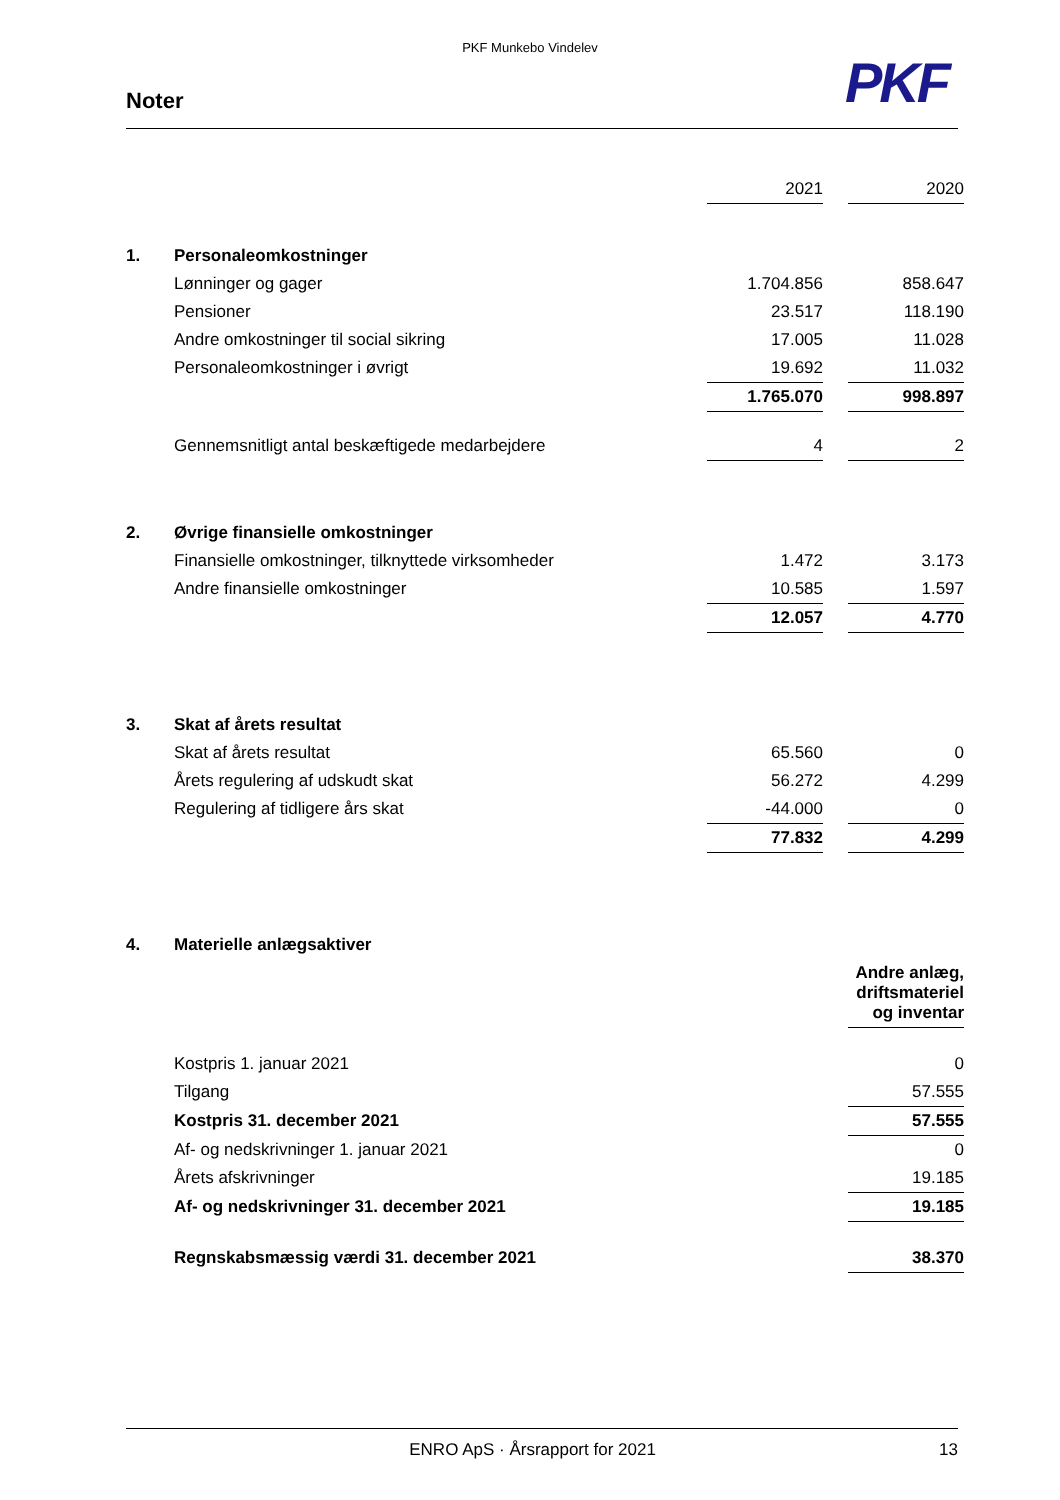PKF Munkebo Vindelev
PKF
Noter
| | | 2021 | | 2020 |
| 1. | Personaleomkostninger | | | |
| | Lønninger og gager | 1.704.856 | | 858.647 |
| | Pensioner | 23.517 | | 118.190 |
| | Andre omkostninger til social sikring | 17.005 | | 11.028 |
| | Personaleomkostninger i øvrigt | 19.692 | | 11.032 |
| | | 1.765.070 | | 998.897 |
| | Gennemsnitligt antal beskæftigede medarbejdere | 4 | | 2 |
| 2. | Øvrige finansielle omkostninger | | | |
| | Finansielle omkostninger, tilknyttede virksomheder | 1.472 | | 3.173 |
| | Andre finansielle omkostninger | 10.585 | | 1.597 |
| | | 12.057 | | 4.770 |
| 3. | Skat af årets resultat | | | |
| | Skat af årets resultat | 65.560 | | 0 |
| | Årets regulering af udskudt skat | 56.272 | | 4.299 |
| | Regulering af tidligere års skat | -44.000 | | 0 |
| | | 77.832 | | 4.299 |
| 4. | Materielle anlægsaktiver | | | |
| | | | | Andre anlæg, driftsmateriel og inventar |
| | Kostpris 1. januar 2021 | | | 0 |
| | Tilgang | | | 57.555 |
| | Kostpris 31. december 2021 | | | 57.555 |
| | Af- og nedskrivninger 1. januar 2021 | | | 0 |
| | Årets afskrivninger | | | 19.185 |
| | Af- og nedskrivninger 31. december 2021 | | | 19.185 |
| | Regnskabsmæssig værdi 31. december 2021 | | | 38.370 |
ENRO ApS · Årsrapport for 2021 13